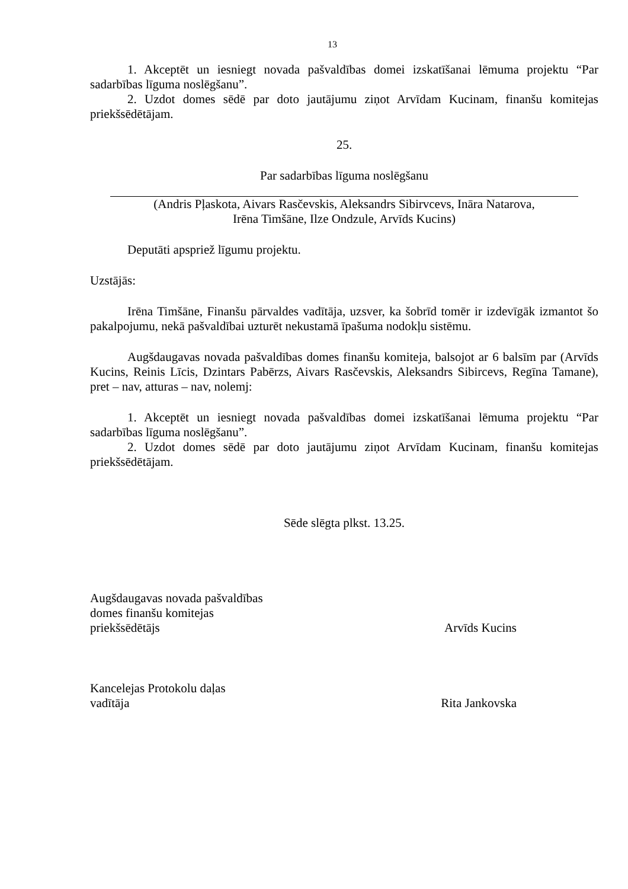13
1. Akceptēt un iesniegt novada pašvaldības domei izskatīšanai lēmuma projektu “Par sadarbības līguma noslēgšanu”.
2. Uzdot domes sēdē par doto jautājumu ziņot Arvīdam Kucinam, finanšu komitejas priekšsēdētājam.
25.
Par sadarbības līguma noslēgšanu
(Andris Pļaskota, Aivars Rasčevskis, Aleksandrs Sibirvcevs, Ināra Natarova,
Irēna Timšāne, Ilze Ondzule, Arvīds Kucins)
Deputāti apspriež līgumu projektu.
Uzstājās:
Irēna Timšāne, Finanšu pārvaldes vadītāja, uzsver, ka šobrīd tomēr ir izdevīgāk izmantot šo pakalpojumu, nekā pašvaldībai uzturēt nekustamā īpašuma nodokļu sistēmu.
Augšdaugavas novada pašvaldības domes finanšu komiteja, balsojot ar 6 balsīm par (Arvīds Kucins, Reinis Līcis, Dzintars Pabērzs, Aivars Rasčevskis, Aleksandrs Sibircevs, Regīna Tamane), pret – nav, atturas – nav, nolemj:
1. Akceptēt un iesniegt novada pašvaldības domei izskatīšanai lēmuma projektu “Par sadarbības līguma noslēgšanu”.
2. Uzdot domes sēdē par doto jautājumu ziņot Arvīdam Kucinam, finanšu komitejas priekšsēdētājam.
Sēde slēgta plkst. 13.25.
Augšdaugavas novada pašvaldības
domes finanšu komitejas
priekšsēdētājs Arvīds Kucins
Kancelejas Protokolu daļas
vadītāja Rita Jankovska